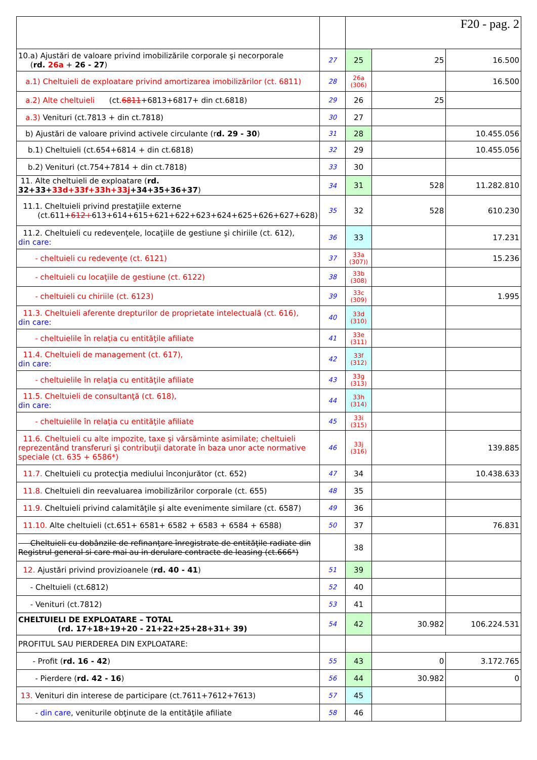| | | F20 - pag. 2 | | |
| 10.a) Ajustări de valoare privind imobilizările corporale şi necorporale ( rd. 26a + 26 - 27 ) | 27 | 25 | 25 | 16.500 |
| a.1) Cheltuieli de exploatare privind amortizarea imobilizărilor (ct. 6811) | 28 | 26a (306) | | 16.500 |
| a.2) Alte cheltuieli (ct. 6811 +6813+6817+ din ct.6818) | 29 | 26 | 25 | |
| a.3) Venituri (ct.7813 + din ct.7818) | 30 | 27 | | |
| b) Ajustări de valoare privind activele circulante (r d. 29 - 30 ) | 31 | 28 | | 10.455.056 |
| b.1) Cheltuieli (ct.654+6814 + din ct.6818) | 32 | 29 | | 10.455.056 |
| b.2) Venituri (ct.754+7814 + din ct.7818) | 33 | 30 | | |
| 11. Alte cheltuieli de exploatare ( rd. 32+33+ 33d+33f+33h+33j +34+35+36+37 ) | 34 | 31 | 528 | 11.282.810 |
| 11.1. Cheltuieli privind prestaţiile externe (ct.611+ 612+ 613+614+615+621+622+623+624+625+626+627+628) | 35 | 32 | 528 | 610.230 |
| 11.2. Cheltuieli cu redevenţele, locaţiile de gestiune şi chiriile (ct. 612), din care: | 36 | 33 | | 17.231 |
| - cheltuieli cu redevenţe (ct. 6121) | 37 | 33a (307)) | | 15.236 |
| - cheltuieli cu locaţiile de gestiune (ct. 6122) | 38 | 33b (308) | | |
| - cheltuieli cu chiriile (ct. 6123) | 39 | 33c (309) | | 1.995 |
| 11.3. Cheltuieli aferente drepturilor de proprietate intelectuală (ct. 616), din care: | 40 | 33d (310) | | |
| - cheltuielile în relaţia cu entităţile afiliate | 41 | 33e (311) | | |
| 11.4. Cheltuieli de management (ct. 617), din care: | 42 | 33f (312) | | |
| - cheltuielile în relaţia cu entităţile afiliate | 43 | 33g (313) | | |
| 11.5. Cheltuieli de consultanţă (ct. 618), din care: | 44 | 33h (314) | | |
| - cheltuielile în relaţia cu entităţile afiliate | 45 | 33i (315) | | |
| 11.6. Cheltuieli cu alte impozite, taxe şi vărsăminte asimilate; cheltuieli reprezentând transferuri şi contribuţii datorate în baza unor acte normative speciale (ct. 635 + 6586*) | 46 | 33j (316) | | 139.885 |
| 11.7. Cheltuieli cu protecţia mediului înconjurător (ct. 652) | 47 | 34 | | 10.438.633 |
| 11.8. Cheltuieli din reevaluarea imobilizărilor corporale (ct. 655) | 48 | 35 | | |
| 11.9. Cheltuieli privind calamităţile şi alte evenimente similare (ct. 6587) | 49 | 36 | | |
| 11.10. Alte cheltuieli (ct.651+ 6581+ 6582 + 6583 + 6584 + 6588) | 50 | 37 | | 76.831 |
| Cheltuieli cu dobânzile de refinanţare înregistrate de entităţile radiate din Registrul general si care mai au in derulare contracte de leasing (ct.666*) | | 38 | | |
| 12. Ajustări privind provizioanele ( rd. 40 - 41 ) | 51 | 39 | | |
| - Cheltuieli (ct.6812) | 52 | 40 | | |
| - Venituri (ct.7812) | 53 | 41 | | |
| CHELTUIELI DE EXPLOATARE – TOTAL (rd. 17+18+19+20 - 21+22+25+28+31+ 39) | 54 | 42 | 30.982 | 106.224.531 |
| PROFITUL SAU PIERDEREA DIN EXPLOATARE: | | | | |
| - Profit ( rd. 16 - 42 ) | 55 | 43 | 0 | 3.172.765 |
| - Pierdere ( rd. 42 - 16 ) | 56 | 44 | 30.982 | 0 |
| 13. Venituri din interese de participare (ct.7611+7612+7613) | 57 | 45 | | |
| - din care , veniturile obţinute de la entităţile afiliate | 58 | 46 | | |